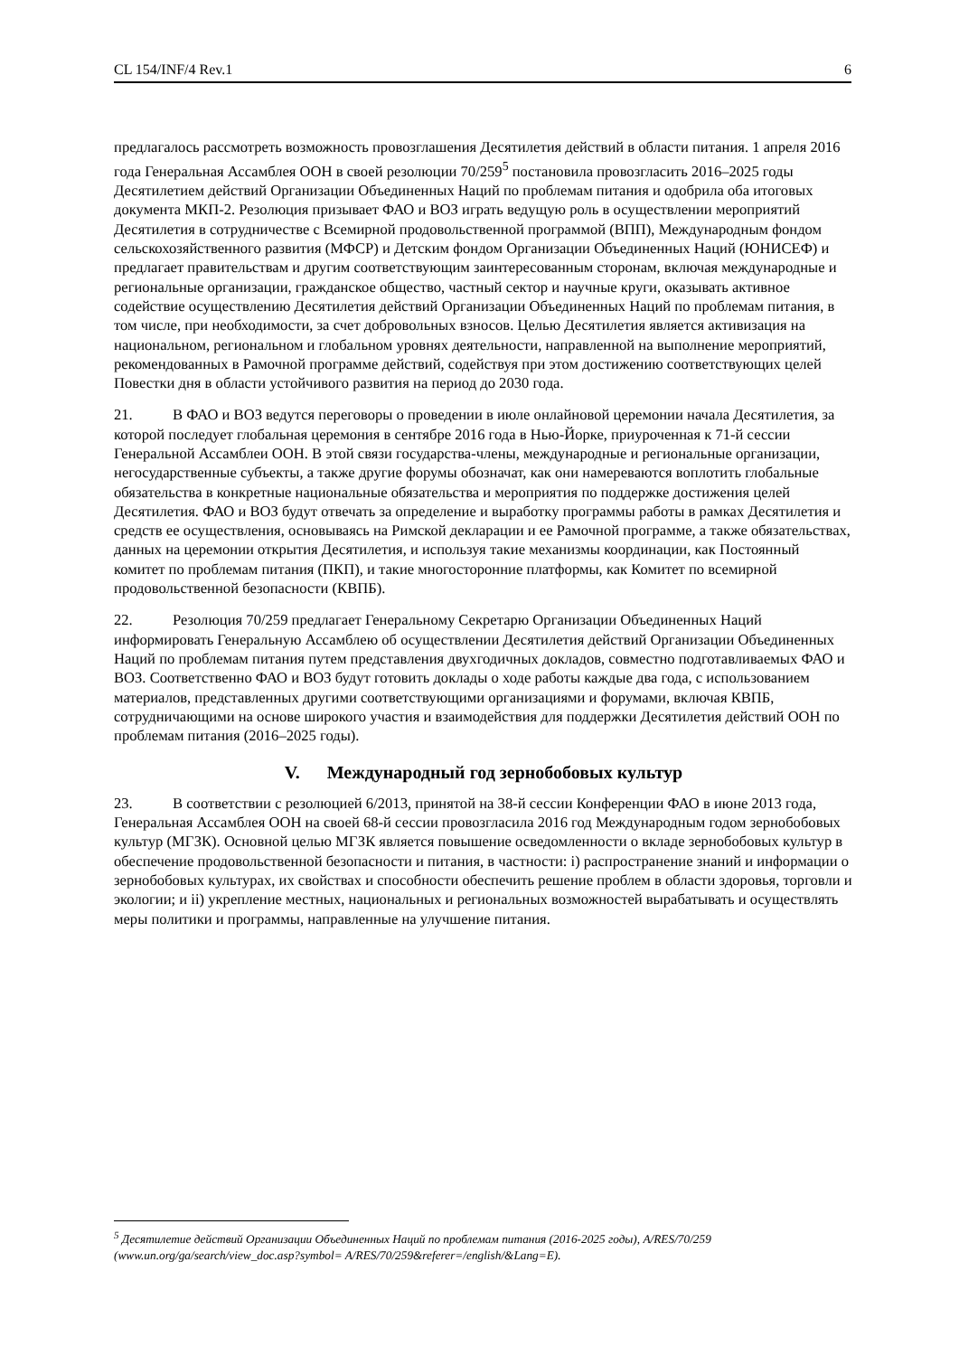CL 154/INF/4 Rev.1 6
предлагалось рассмотреть возможность провозглашения Десятилетия действий в области питания. 1 апреля 2016 года Генеральная Ассамблея ООН в своей резолюции 70/259<sup>5</sup> постановила провозгласить 2016–2025 годы Десятилетием действий Организации Объединенных Наций по проблемам питания и одобрила оба итоговых документа МКП-2. Резолюция призывает ФАО и ВОЗ играть ведущую роль в осуществлении мероприятий Десятилетия в сотрудничестве с Всемирной продовольственной программой (ВПП), Международным фондом сельскохозяйственного развития (МФСР) и Детским фондом Организации Объединенных Наций (ЮНИСЕФ) и предлагает правительствам и другим соответствующим заинтересованным сторонам, включая международные и региональные организации, гражданское общество, частный сектор и научные круги, оказывать активное содействие осуществлению Десятилетия действий Организации Объединенных Наций по проблемам питания, в том числе, при необходимости, за счет добровольных взносов. Целью Десятилетия является активизация на национальном, региональном и глобальном уровнях деятельности, направленной на выполнение мероприятий, рекомендованных в Рамочной программе действий, содействуя при этом достижению соответствующих целей Повестки дня в области устойчивого развития на период до 2030 года.
21. В ФАО и ВОЗ ведутся переговоры о проведении в июле онлайновой церемонии начала Десятилетия, за которой последует глобальная церемония в сентябре 2016 года в Нью-Йорке, приуроченная к 71-й сессии Генеральной Ассамблеи ООН. В этой связи государства-члены, международные и региональные организации, негосударственные субъекты, а также другие форумы обозначат, как они намереваются воплотить глобальные обязательства в конкретные национальные обязательства и мероприятия по поддержке достижения целей Десятилетия. ФАО и ВОЗ будут отвечать за определение и выработку программы работы в рамках Десятилетия и средств ее осуществления, основываясь на Римской декларации и ее Рамочной программе, а также обязательствах, данных на церемонии открытия Десятилетия, и используя такие механизмы координации, как Постоянный комитет по проблемам питания (ПКП), и такие многосторонние платформы, как Комитет по всемирной продовольственной безопасности (КВПБ).
22. Резолюция 70/259 предлагает Генеральному Секретарю Организации Объединенных Наций информировать Генеральную Ассамблею об осуществлении Десятилетия действий Организации Объединенных Наций по проблемам питания путем представления двухгодичных докладов, совместно подготавливаемых ФАО и ВОЗ. Соответственно ФАО и ВОЗ будут готовить доклады о ходе работы каждые два года, с использованием материалов, представленных другими соответствующими организациями и форумами, включая КВПБ, сотрудничающими на основе широкого участия и взаимодействия для поддержки Десятилетия действий ООН по проблемам питания (2016–2025 годы).
V. Международный год зернобобовых культур
23. В соответствии с резолюцией 6/2013, принятой на 38-й сессии Конференции ФАО в июне 2013 года, Генеральная Ассамблея ООН на своей 68-й сессии провозгласила 2016 год Международным годом зернобобовых культур (МГЗК). Основной целью МГЗК является повышение осведомленности о вкладе зернобобовых культур в обеспечение продовольственной безопасности и питания, в частности: i) распространение знаний и информации о зернобобовых культурах, их свойствах и способности обеспечить решение проблем в области здоровья, торговли и экологии; и ii) укрепление местных, национальных и региональных возможностей вырабатывать и осуществлять меры политики и программы, направленные на улучшение питания.
<sup>5</sup> Десятилетие действий Организации Объединенных Наций по проблемам питания (2016-2025 годы), A/RES/70/259 (www.un.org/ga/search/view_doc.asp?symbol= A/RES/70/259&referer=/english/&Lang=E).